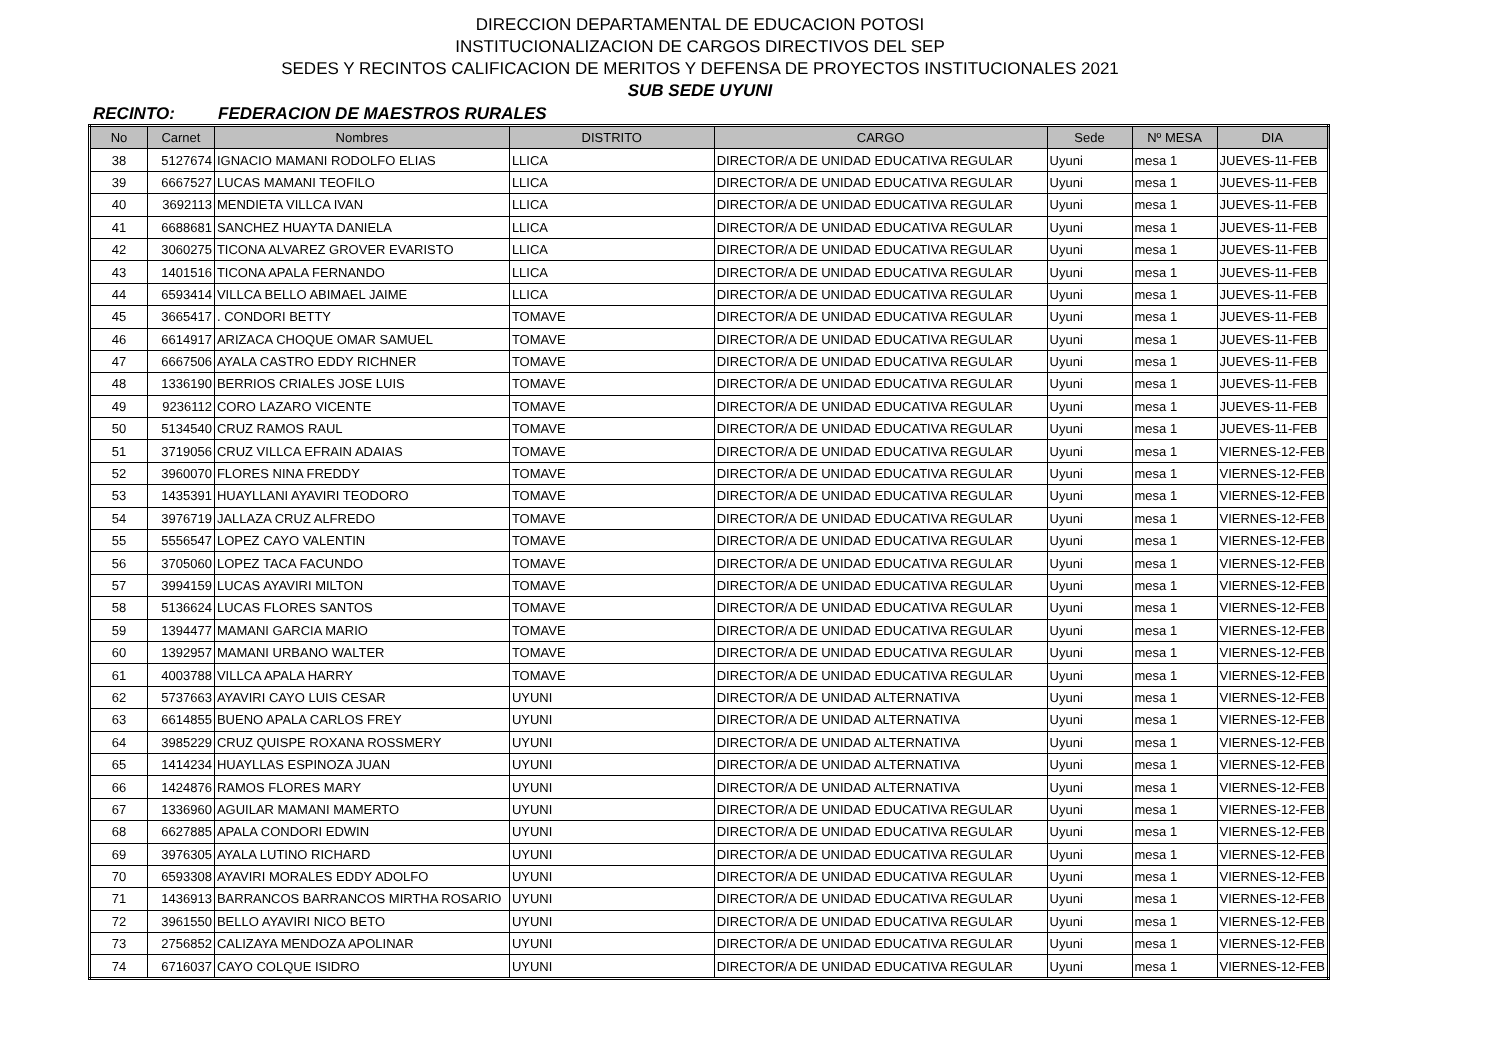DIRECCION DEPARTAMENTAL DE EDUCACION POTOSI
INSTITUCIONALIZACION DE CARGOS DIRECTIVOS DEL SEP
SEDES Y RECINTOS CALIFICACION DE MERITOS Y DEFENSA DE PROYECTOS INSTITUCIONALES 2021
SUB SEDE UYUNI
RECINTO: FEDERACION DE MAESTROS RURALES
| No | Carnet | Nombres | DISTRITO | CARGO | Sede | Nº MESA | DIA |
| --- | --- | --- | --- | --- | --- | --- | --- |
| 38 | 5127674 | IGNACIO MAMANI RODOLFO ELIAS | LLICA | DIRECTOR/A DE UNIDAD EDUCATIVA REGULAR | Uyuni | mesa 1 | JUEVES-11-FEB |
| 39 | 6667527 | LUCAS MAMANI TEOFILO | LLICA | DIRECTOR/A DE UNIDAD EDUCATIVA REGULAR | Uyuni | mesa 1 | JUEVES-11-FEB |
| 40 | 3692113 | MENDIETA VILLCA IVAN | LLICA | DIRECTOR/A DE UNIDAD EDUCATIVA REGULAR | Uyuni | mesa 1 | JUEVES-11-FEB |
| 41 | 6688681 | SANCHEZ HUAYTA DANIELA | LLICA | DIRECTOR/A DE UNIDAD EDUCATIVA REGULAR | Uyuni | mesa 1 | JUEVES-11-FEB |
| 42 | 3060275 | TICONA ALVAREZ GROVER EVARISTO | LLICA | DIRECTOR/A DE UNIDAD EDUCATIVA REGULAR | Uyuni | mesa 1 | JUEVES-11-FEB |
| 43 | 1401516 | TICONA APALA FERNANDO | LLICA | DIRECTOR/A DE UNIDAD EDUCATIVA REGULAR | Uyuni | mesa 1 | JUEVES-11-FEB |
| 44 | 6593414 | VILLCA BELLO ABIMAEL JAIME | LLICA | DIRECTOR/A DE UNIDAD EDUCATIVA REGULAR | Uyuni | mesa 1 | JUEVES-11-FEB |
| 45 | 3665417 | . CONDORI BETTY | TOMAVE | DIRECTOR/A DE UNIDAD EDUCATIVA REGULAR | Uyuni | mesa 1 | JUEVES-11-FEB |
| 46 | 6614917 | ARIZACA CHOQUE OMAR SAMUEL | TOMAVE | DIRECTOR/A DE UNIDAD EDUCATIVA REGULAR | Uyuni | mesa 1 | JUEVES-11-FEB |
| 47 | 6667506 | AYALA CASTRO EDDY RICHNER | TOMAVE | DIRECTOR/A DE UNIDAD EDUCATIVA REGULAR | Uyuni | mesa 1 | JUEVES-11-FEB |
| 48 | 1336190 | BERRIOS CRIALES JOSE LUIS | TOMAVE | DIRECTOR/A DE UNIDAD EDUCATIVA REGULAR | Uyuni | mesa 1 | JUEVES-11-FEB |
| 49 | 9236112 | CORO LAZARO VICENTE | TOMAVE | DIRECTOR/A DE UNIDAD EDUCATIVA REGULAR | Uyuni | mesa 1 | JUEVES-11-FEB |
| 50 | 5134540 | CRUZ RAMOS RAUL | TOMAVE | DIRECTOR/A DE UNIDAD EDUCATIVA REGULAR | Uyuni | mesa 1 | JUEVES-11-FEB |
| 51 | 3719056 | CRUZ VILLCA EFRAIN ADAIAS | TOMAVE | DIRECTOR/A DE UNIDAD EDUCATIVA REGULAR | Uyuni | mesa 1 | VIERNES-12-FEB |
| 52 | 3960070 | FLORES NINA FREDDY | TOMAVE | DIRECTOR/A DE UNIDAD EDUCATIVA REGULAR | Uyuni | mesa 1 | VIERNES-12-FEB |
| 53 | 1435391 | HUAYLLANI AYAVIRI TEODORO | TOMAVE | DIRECTOR/A DE UNIDAD EDUCATIVA REGULAR | Uyuni | mesa 1 | VIERNES-12-FEB |
| 54 | 3976719 | JALLAZA CRUZ ALFREDO | TOMAVE | DIRECTOR/A DE UNIDAD EDUCATIVA REGULAR | Uyuni | mesa 1 | VIERNES-12-FEB |
| 55 | 5556547 | LOPEZ CAYO VALENTIN | TOMAVE | DIRECTOR/A DE UNIDAD EDUCATIVA REGULAR | Uyuni | mesa 1 | VIERNES-12-FEB |
| 56 | 3705060 | LOPEZ TACA FACUNDO | TOMAVE | DIRECTOR/A DE UNIDAD EDUCATIVA REGULAR | Uyuni | mesa 1 | VIERNES-12-FEB |
| 57 | 3994159 | LUCAS AYAVIRI MILTON | TOMAVE | DIRECTOR/A DE UNIDAD EDUCATIVA REGULAR | Uyuni | mesa 1 | VIERNES-12-FEB |
| 58 | 5136624 | LUCAS FLORES SANTOS | TOMAVE | DIRECTOR/A DE UNIDAD EDUCATIVA REGULAR | Uyuni | mesa 1 | VIERNES-12-FEB |
| 59 | 1394477 | MAMANI GARCIA MARIO | TOMAVE | DIRECTOR/A DE UNIDAD EDUCATIVA REGULAR | Uyuni | mesa 1 | VIERNES-12-FEB |
| 60 | 1392957 | MAMANI URBANO WALTER | TOMAVE | DIRECTOR/A DE UNIDAD EDUCATIVA REGULAR | Uyuni | mesa 1 | VIERNES-12-FEB |
| 61 | 4003788 | VILLCA APALA HARRY | TOMAVE | DIRECTOR/A DE UNIDAD EDUCATIVA REGULAR | Uyuni | mesa 1 | VIERNES-12-FEB |
| 62 | 5737663 | AYAVIRI CAYO LUIS CESAR | UYUNI | DIRECTOR/A DE UNIDAD ALTERNATIVA | Uyuni | mesa 1 | VIERNES-12-FEB |
| 63 | 6614855 | BUENO APALA CARLOS FREY | UYUNI | DIRECTOR/A DE UNIDAD ALTERNATIVA | Uyuni | mesa 1 | VIERNES-12-FEB |
| 64 | 3985229 | CRUZ QUISPE ROXANA ROSSMERY | UYUNI | DIRECTOR/A DE UNIDAD ALTERNATIVA | Uyuni | mesa 1 | VIERNES-12-FEB |
| 65 | 1414234 | HUAYLLAS ESPINOZA JUAN | UYUNI | DIRECTOR/A DE UNIDAD ALTERNATIVA | Uyuni | mesa 1 | VIERNES-12-FEB |
| 66 | 1424876 | RAMOS FLORES MARY | UYUNI | DIRECTOR/A DE UNIDAD ALTERNATIVA | Uyuni | mesa 1 | VIERNES-12-FEB |
| 67 | 1336960 | AGUILAR MAMANI MAMERTO | UYUNI | DIRECTOR/A DE UNIDAD EDUCATIVA REGULAR | Uyuni | mesa 1 | VIERNES-12-FEB |
| 68 | 6627885 | APALA CONDORI EDWIN | UYUNI | DIRECTOR/A DE UNIDAD EDUCATIVA REGULAR | Uyuni | mesa 1 | VIERNES-12-FEB |
| 69 | 3976305 | AYALA LUTINO RICHARD | UYUNI | DIRECTOR/A DE UNIDAD EDUCATIVA REGULAR | Uyuni | mesa 1 | VIERNES-12-FEB |
| 70 | 6593308 | AYAVIRI MORALES EDDY ADOLFO | UYUNI | DIRECTOR/A DE UNIDAD EDUCATIVA REGULAR | Uyuni | mesa 1 | VIERNES-12-FEB |
| 71 | 1436913 | BARRANCOS BARRANCOS MIRTHA ROSARIO | UYUNI | DIRECTOR/A DE UNIDAD EDUCATIVA REGULAR | Uyuni | mesa 1 | VIERNES-12-FEB |
| 72 | 3961550 | BELLO AYAVIRI NICO BETO | UYUNI | DIRECTOR/A DE UNIDAD EDUCATIVA REGULAR | Uyuni | mesa 1 | VIERNES-12-FEB |
| 73 | 2756852 | CALIZAYA MENDOZA APOLINAR | UYUNI | DIRECTOR/A DE UNIDAD EDUCATIVA REGULAR | Uyuni | mesa 1 | VIERNES-12-FEB |
| 74 | 6716037 | CAYO COLQUE ISIDRO | UYUNI | DIRECTOR/A DE UNIDAD EDUCATIVA REGULAR | Uyuni | mesa 1 | VIERNES-12-FEB |